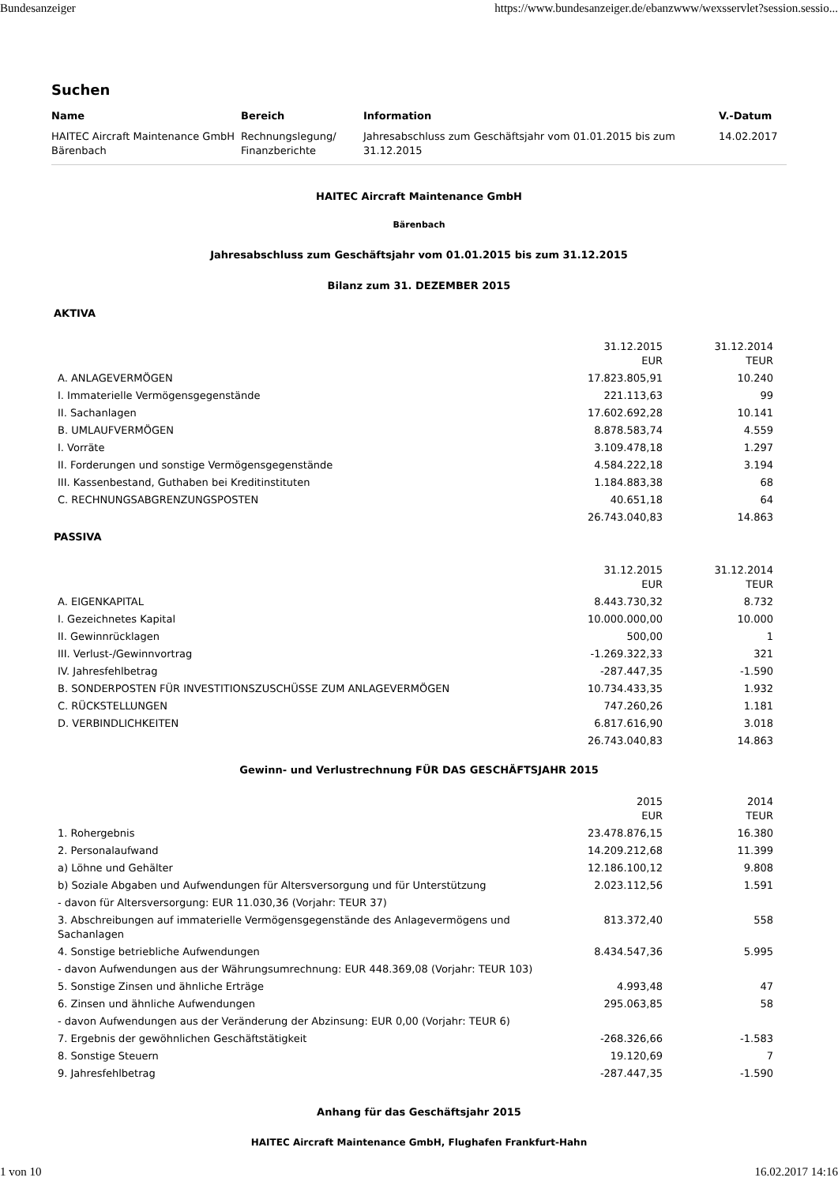Bundesanzeiger https://www.bundesanzeiger.de/ebanzwww/wexsservlet?session.sessio...
Suchen
| Name | Bereich | Information | V.-Datum |
| --- | --- | --- | --- |
| HAITEC Aircraft Maintenance GmbH Bärenbach | Rechnungslegung/ Finanzberichte | Jahresabschluss zum Geschäftsjahr vom 01.01.2015 bis zum 31.12.2015 | 14.02.2017 |
HAITEC Aircraft Maintenance GmbH
Bärenbach
Jahresabschluss zum Geschäftsjahr vom 01.01.2015 bis zum 31.12.2015
Bilanz zum 31. DEZEMBER 2015
AKTIVA
| | 31.12.2015 EUR | 31.12.2014 TEUR |
| A. ANLAGEVERMÖGEN | 17.823.805,91 | 10.240 |
| I. Immaterielle Vermögensgegenstände | 221.113,63 | 99 |
| II. Sachanlagen | 17.602.692,28 | 10.141 |
| B. UMLAUFVERMÖGEN | 8.878.583,74 | 4.559 |
| I. Vorräte | 3.109.478,18 | 1.297 |
| II. Forderungen und sonstige Vermögensgegenstände | 4.584.222,18 | 3.194 |
| III. Kassenbestand, Guthaben bei Kreditinstituten | 1.184.883,38 | 68 |
| C. RECHNUNGSABGRENZUNGSPOSTEN | 40.651,18 | 64 |
| | 26.743.040,83 | 14.863 |
PASSIVA
| | 31.12.2015 EUR | 31.12.2014 TEUR |
| A. EIGENKAPITAL | 8.443.730,32 | 8.732 |
| I. Gezeichnetes Kapital | 10.000.000,00 | 10.000 |
| II. Gewinnrücklagen | 500,00 | 1 |
| III. Verlust-/Gewinnvortrag | -1.269.322,33 | 321 |
| IV. Jahresfehlbetrag | -287.447,35 | -1.590 |
| B. SONDERPOSTEN FÜR INVESTITIONSZUSCHÜSSE ZUM ANLAGEVERMÖGEN | 10.734.433,35 | 1.932 |
| C. RÜCKSTELLUNGEN | 747.260,26 | 1.181 |
| D. VERBINDLICHKEITEN | 6.817.616,90 | 3.018 |
| | 26.743.040,83 | 14.863 |
Gewinn- und Verlustrechnung FÜR DAS GESCHÄFTSJAHR 2015
| | 2015 EUR | 2014 TEUR |
| 1. Rohergebnis | 23.478.876,15 | 16.380 |
| 2. Personalaufwand | 14.209.212,68 | 11.399 |
| a) Löhne und Gehälter | 12.186.100,12 | 9.808 |
| b) Soziale Abgaben und Aufwendungen für Altersversorgung und für Unterstützung | 2.023.112,56 | 1.591 |
| - davon für Altersversorgung: EUR 11.030,36 (Vorjahr: TEUR 37) | | |
| 3. Abschreibungen auf immaterielle Vermögensgegenstände des Anlagevermögens und Sachanlagen | 813.372,40 | 558 |
| 4. Sonstige betriebliche Aufwendungen | 8.434.547,36 | 5.995 |
| - davon Aufwendungen aus der Währungsumrechnung: EUR 448.369,08 (Vorjahr: TEUR 103) | | |
| 5. Sonstige Zinsen und ähnliche Erträge | 4.993,48 | 47 |
| 6. Zinsen und ähnliche Aufwendungen | 295.063,85 | 58 |
| - davon Aufwendungen aus der Veränderung der Abzinsung: EUR 0,00 (Vorjahr: TEUR 6) | | |
| 7. Ergebnis der gewöhnlichen Geschäftstätigkeit | -268.326,66 | -1.583 |
| 8. Sonstige Steuern | 19.120,69 | 7 |
| 9. Jahresfehlbetrag | -287.447,35 | -1.590 |
Anhang für das Geschäftsjahr 2015
HAITEC Aircraft Maintenance GmbH, Flughafen Frankfurt-Hahn
1 von 10 16.02.2017 14:16